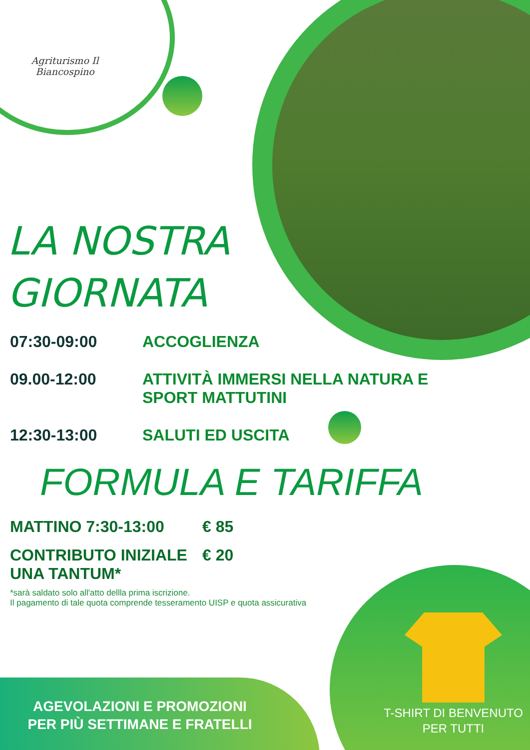Agriturismo Il
Biancospino
LA NOSTRA
GIORNATA
07:30-09:00 ACCOGLIENZA
09.00-12:00 ATTIVITÀ IMMERSI NELLA NATURA E SPORT MATTUTINI
12:30-13:00 SALUTI ED USCITA
FORMULA E TARIFFA
MATTINO 7:30-13:00 € 85
CONTRIBUTO INIZIALE
UNA TANTUM* € 20
*sarà saldato solo all'atto dellla prima iscrizione.
Il pagamento di tale quota comprende tesseramento UISP e quota assicurativa
AGEVOLAZIONI E PROMOZIONI
PER PIÙ SETTIMANE E FRATELLI
T-SHIRT DI BENVENUTO
PER TUTTI